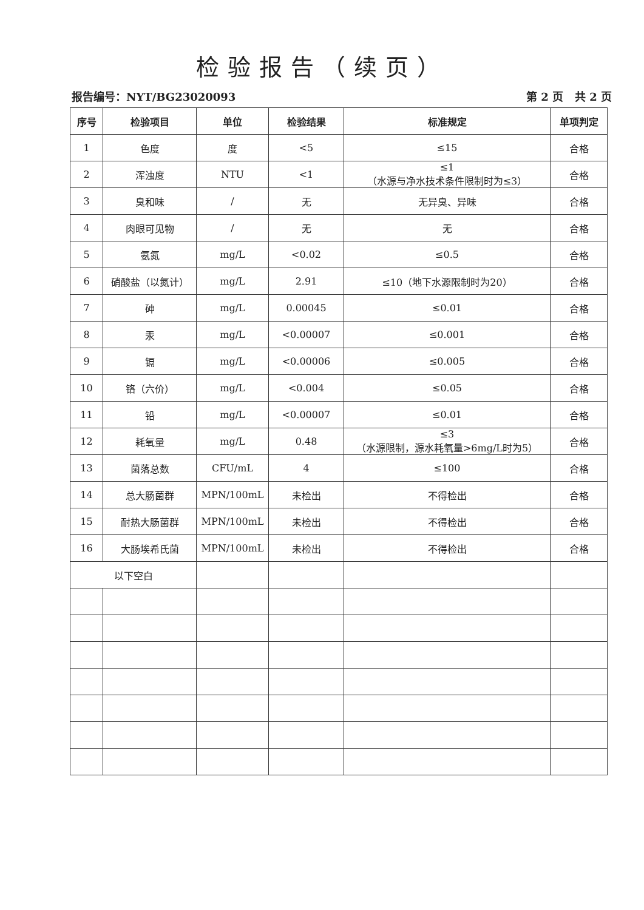检验报告（续页）
报告编号：NYT/BG23020093 第 2 页 共 2 页
| 序号 | 检验项目 | 单位 | 检验结果 | 标准规定 | 单项判定 |
| --- | --- | --- | --- | --- | --- |
| 1 | 色度 | 度 | <5 | ≤15 | 合格 |
| 2 | 浑浊度 | NTU | <1 | ≤1 （水源与净水技术条件限制时为≤3） | 合格 |
| 3 | 臭和味 | / | 无 | 无异臭、异味 | 合格 |
| 4 | 肉眼可见物 | / | 无 | 无 | 合格 |
| 5 | 氨氮 | mg/L | <0.02 | ≤0.5 | 合格 |
| 6 | 硝酸盐（以氮计） | mg/L | 2.91 | ≤10（地下水源限制时为20） | 合格 |
| 7 | 砷 | mg/L | 0.00045 | ≤0.01 | 合格 |
| 8 | 汞 | mg/L | <0.00007 | ≤0.001 | 合格 |
| 9 | 镉 | mg/L | <0.00006 | ≤0.005 | 合格 |
| 10 | 铬（六价） | mg/L | <0.004 | ≤0.05 | 合格 |
| 11 | 铅 | mg/L | <0.00007 | ≤0.01 | 合格 |
| 12 | 耗氧量 | mg/L | 0.48 | ≤3 （水源限制，源水耗氧量>6mg/L时为5） | 合格 |
| 13 | 菌落总数 | CFU/mL | 4 | ≤100 | 合格 |
| 14 | 总大肠菌群 | MPN/100mL | 未检出 | 不得检出 | 合格 |
| 15 | 耐热大肠菌群 | MPN/100mL | 未检出 | 不得检出 | 合格 |
| 16 | 大肠埃希氏菌 | MPN/100mL | 未检出 | 不得检出 | 合格 |
| 以下空白 | | | | | |